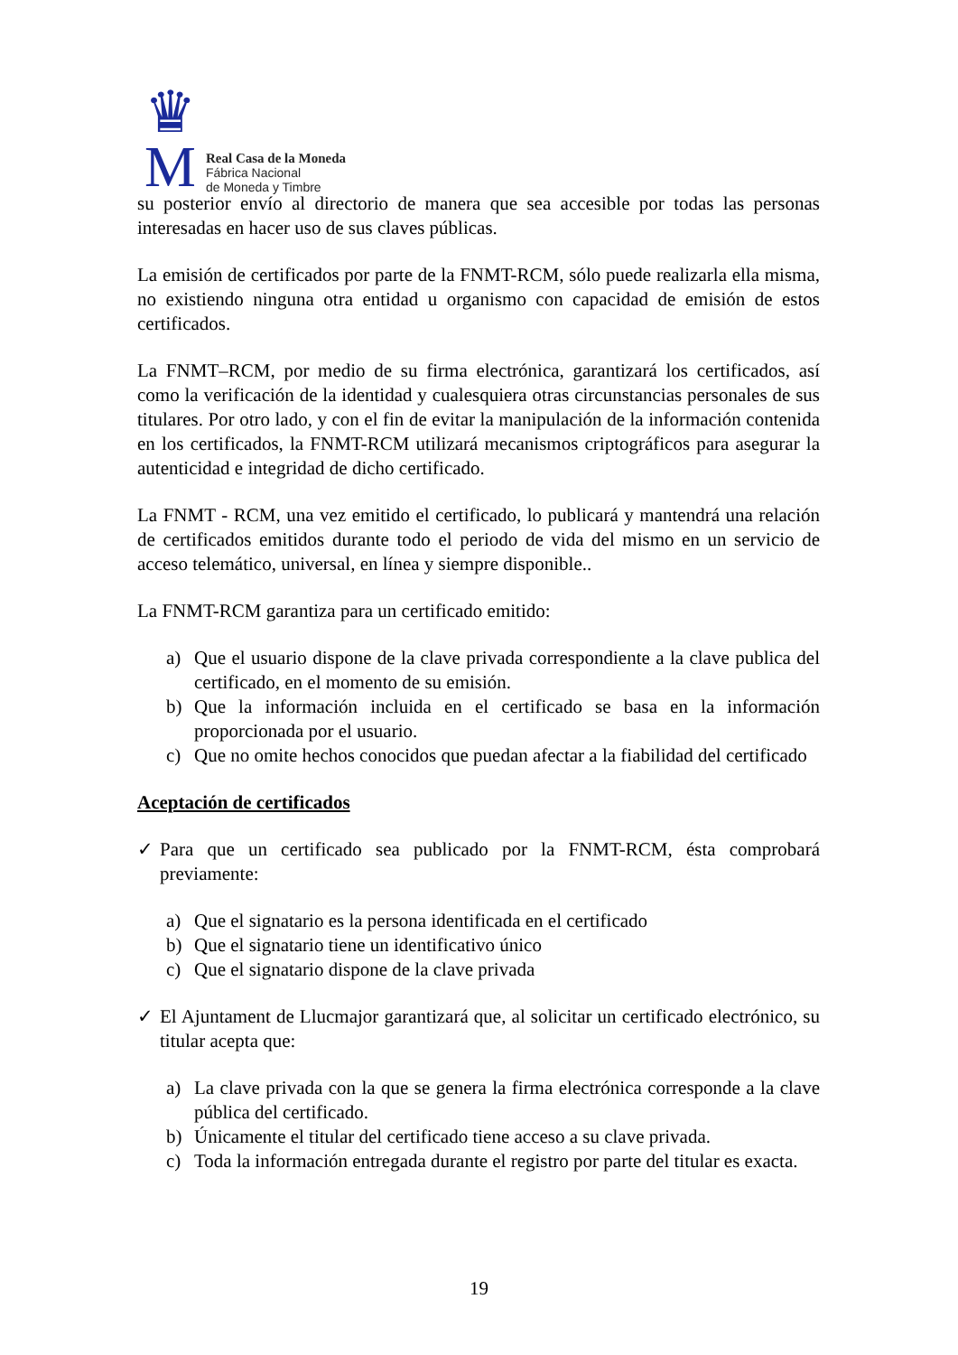♛
M
Real Casa de la Moneda
Fábrica Nacional
de Moneda y Timbre
su posterior envío al directorio de manera que sea accesible por todas las personas interesadas en hacer uso de sus claves públicas.
La emisión de certificados por parte de la FNMT-RCM, sólo puede realizarla ella misma, no existiendo ninguna otra entidad u organismo con capacidad de emisión de estos certificados.
La FNMT–RCM, por medio de su firma electrónica, garantizará los certificados, así como la verificación de la identidad y cualesquiera otras circunstancias personales de sus titulares. Por otro lado, y con el fin de evitar la manipulación de la información contenida en los certificados, la FNMT-RCM utilizará mecanismos criptográficos para asegurar la autenticidad e integridad de dicho certificado.
La FNMT - RCM, una vez emitido el certificado, lo publicará y mantendrá una relación de certificados emitidos durante todo el periodo de vida del mismo en un servicio de acceso telemático, universal, en línea y siempre disponible..
La FNMT-RCM garantiza para un certificado emitido:
a) Que el usuario dispone de la clave privada correspondiente a la clave publica del certificado, en el momento de su emisión.
b) Que la información incluida en el certificado se basa en la información proporcionada por el usuario.
c) Que no omite hechos conocidos que puedan afectar a la fiabilidad del certificado
Aceptación de certificados
✓ Para que un certificado sea publicado por la FNMT-RCM, ésta comprobará previamente:
a) Que el signatario es la persona identificada en el certificado
b) Que el signatario tiene un identificativo único
c) Que el signatario dispone de la clave privada
✓ El Ajuntament de Llucmajor garantizará que, al solicitar un certificado electrónico, su titular acepta que:
a) La clave privada con la que se genera la firma electrónica corresponde a la clave pública del certificado.
b) Únicamente el titular del certificado tiene acceso a su clave privada.
c) Toda la información entregada durante el registro por parte del titular es exacta.
19